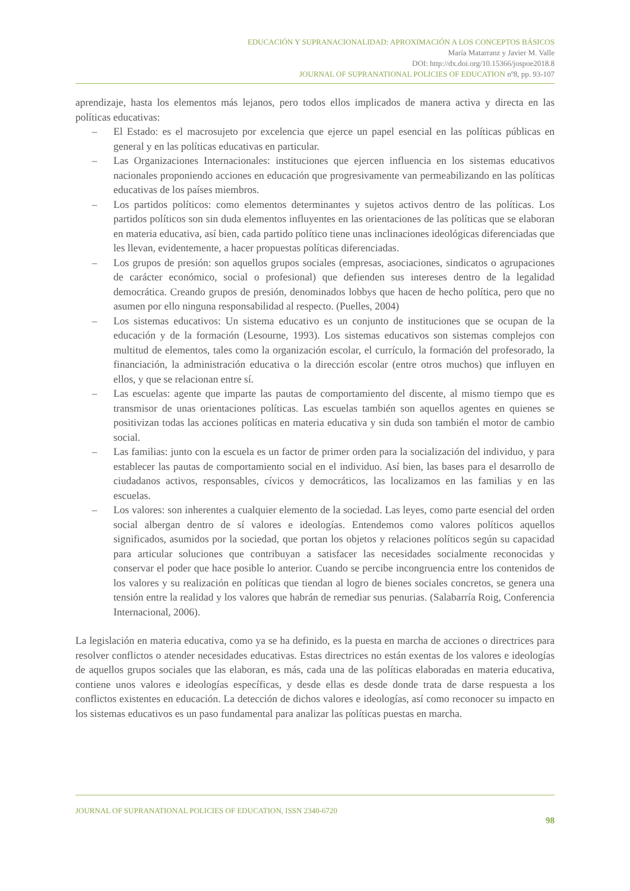EDUCACIÓN Y SUPRANACIONALIDAD: APROXIMACIÓN A LOS CONCEPTOS BÁSICOS
María Matarranz y Javier M. Valle
DOI: http://dx.doi.org/10.15366/jospoe2018.8
JOURNAL OF SUPRANATIONAL POLICIES OF EDUCATION nº8, pp. 93-107
aprendizaje, hasta los elementos más lejanos, pero todos ellos implicados de manera activa y directa en las políticas educativas:
– El Estado: es el macrosujeto por excelencia que ejerce un papel esencial en las políticas públicas en general y en las políticas educativas en particular.
– Las Organizaciones Internacionales: instituciones que ejercen influencia en los sistemas educativos nacionales proponiendo acciones en educación que progresivamente van permeabilizando en las políticas educativas de los países miembros.
– Los partidos políticos: como elementos determinantes y sujetos activos dentro de las políticas. Los partidos políticos son sin duda elementos influyentes en las orientaciones de las políticas que se elaboran en materia educativa, así bien, cada partido político tiene unas inclinaciones ideológicas diferenciadas que les llevan, evidentemente, a hacer propuestas políticas diferenciadas.
– Los grupos de presión: son aquellos grupos sociales (empresas, asociaciones, sindicatos o agrupaciones de carácter económico, social o profesional) que defienden sus intereses dentro de la legalidad democrática. Creando grupos de presión, denominados lobbys que hacen de hecho política, pero que no asumen por ello ninguna responsabilidad al respecto. (Puelles, 2004)
– Los sistemas educativos: Un sistema educativo es un conjunto de instituciones que se ocupan de la educación y de la formación (Lesourne, 1993). Los sistemas educativos son sistemas complejos con multitud de elementos, tales como la organización escolar, el currículo, la formación del profesorado, la financiación, la administración educativa o la dirección escolar (entre otros muchos) que influyen en ellos, y que se relacionan entre sí.
– Las escuelas: agente que imparte las pautas de comportamiento del discente, al mismo tiempo que es transmisor de unas orientaciones políticas. Las escuelas también son aquellos agentes en quienes se positivizan todas las acciones políticas en materia educativa y sin duda son también el motor de cambio social.
– Las familias: junto con la escuela es un factor de primer orden para la socialización del individuo, y para establecer las pautas de comportamiento social en el individuo. Así bien, las bases para el desarrollo de ciudadanos activos, responsables, cívicos y democráticos, las localizamos en las familias y en las escuelas.
– Los valores: son inherentes a cualquier elemento de la sociedad. Las leyes, como parte esencial del orden social albergan dentro de sí valores e ideologías. Entendemos como valores políticos aquellos significados, asumidos por la sociedad, que portan los objetos y relaciones políticos según su capacidad para articular soluciones que contribuyan a satisfacer las necesidades socialmente reconocidas y conservar el poder que hace posible lo anterior. Cuando se percibe incongruencia entre los contenidos de los valores y su realización en políticas que tiendan al logro de bienes sociales concretos, se genera una tensión entre la realidad y los valores que habrán de remediar sus penurias. (Salabarría Roig, Conferencia Internacional, 2006).
La legislación en materia educativa, como ya se ha definido, es la puesta en marcha de acciones o directrices para resolver conflictos o atender necesidades educativas. Estas directrices no están exentas de los valores e ideologías de aquellos grupos sociales que las elaboran, es más, cada una de las políticas elaboradas en materia educativa, contiene unos valores e ideologías específicas, y desde ellas es desde donde trata de darse respuesta a los conflictos existentes en educación. La detección de dichos valores e ideologías, así como reconocer su impacto en los sistemas educativos es un paso fundamental para analizar las políticas puestas en marcha.
JOURNAL OF SUPRANATIONAL POLICIES OF EDUCATION, ISSN 2340-6720
98